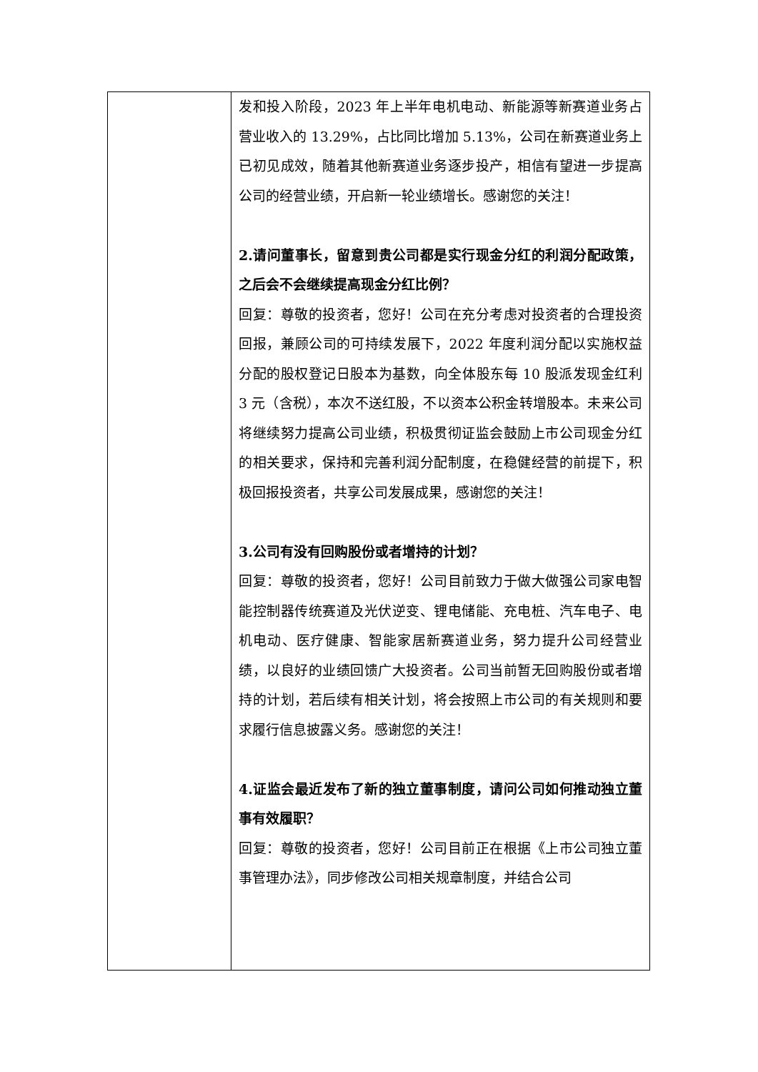| | 发和投入阶段，2023 年上半年电机电动、新能源等新赛道业务占营业收入的 13.29%，占比同比增加 5.13%，公司在新赛道业务上已初见成效，随着其他新赛道业务逐步投产，相信有望进一步提高公司的经营业绩，开启新一轮业绩增长。感谢您的关注！ 2.请问董事长，留意到贵公司都是实行现金分红的利润分配政策，之后会不会继续提高现金分红比例？ 回复：尊敬的投资者，您好！公司在充分考虑对投资者的合理投资回报，兼顾公司的可持续发展下，2022 年度利润分配以实施权益分配的股权登记日股本为基数，向全体股东每 10 股派发现金红利 3 元（含税），本次不送红股，不以资本公积金转增股本。未来公司将继续努力提高公司业绩，积极贯彻证监会鼓励上市公司现金分红的相关要求，保持和完善利润分配制度，在稳健经营的前提下，积极回报投资者，共享公司发展成果，感谢您的关注！ 3.公司有没有回购股份或者增持的计划？ 回复：尊敬的投资者，您好！公司目前致力于做大做强公司家电智能控制器传统赛道及光伏逆变、锂电储能、充电桩、汽车电子、电机电动、医疗健康、智能家居新赛道业务，努力提升公司经营业绩，以良好的业绩回馈广大投资者。公司当前暂无回购股份或者增持的计划，若后续有相关计划，将会按照上市公司的有关规则和要求履行信息披露义务。感谢您的关注！ 4.证监会最近发布了新的独立董事制度，请问公司如何推动独立董事有效履职？ 回复：尊敬的投资者，您好！公司目前正在根据《上市公司独立董事管理办法》，同步修改公司相关规章制度，并结合公司 |